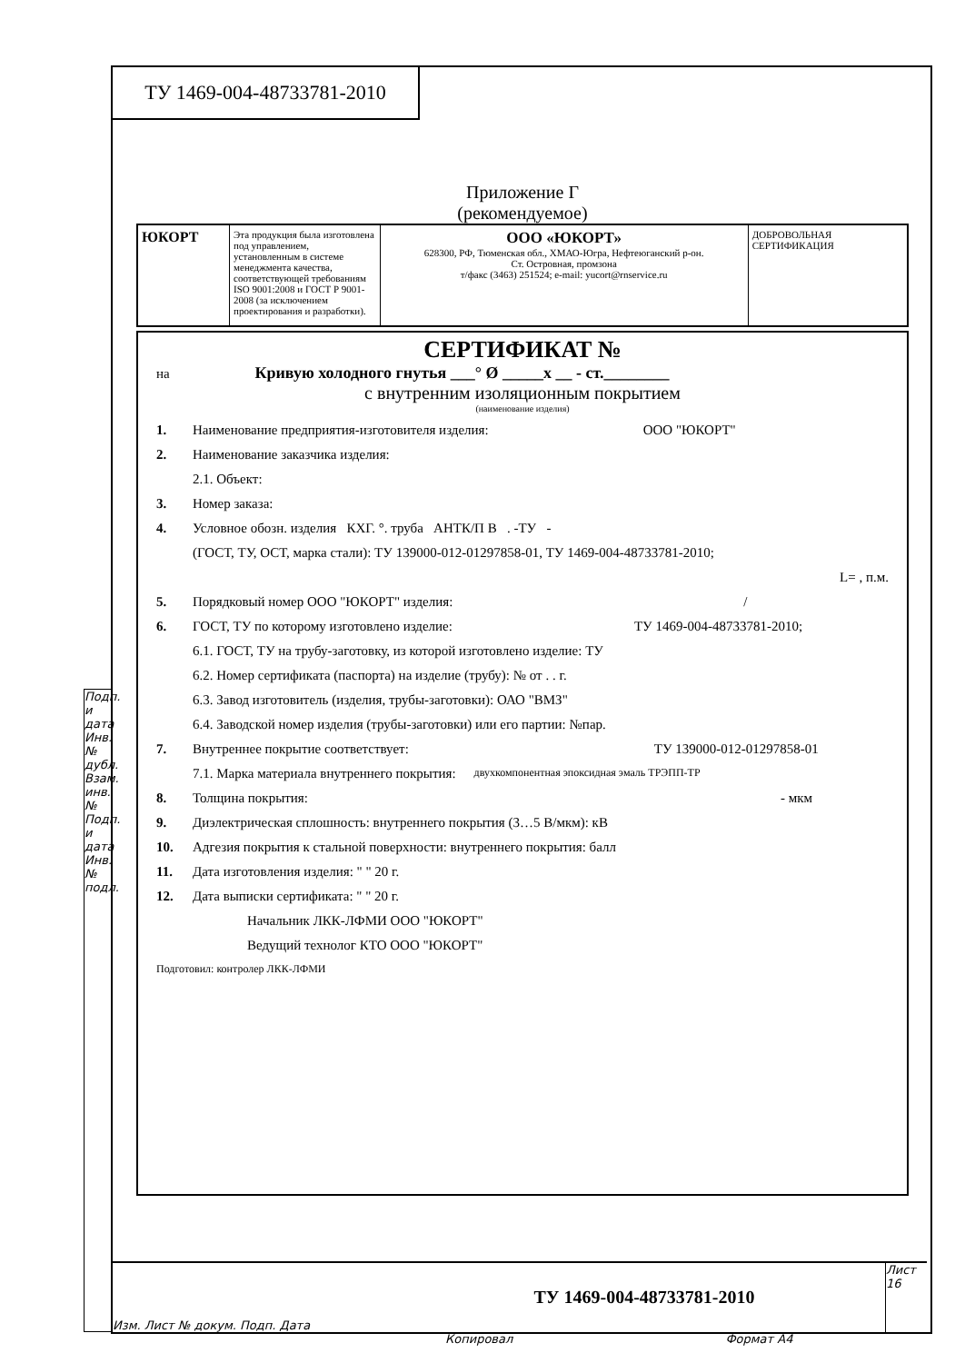ТУ 1469-004-48733781-2010
Подп. и дата Инв. № дубл. Взам. инв. № Подп. и дата Инв. № подл.
Приложение Г
(рекомендуемое)
ЮКОРТ
Эта продукция была изготовлена под управлением, установленным в системе менеджмента качества, соответствующей требованиям ISO 9001:2008 и ГОСТ Р 9001-2008 (за исключением проектирования и разработки).
ООО «ЮКОРТ»
628300, РФ, Тюменская обл., ХМАО-Югра, Нефтеюганский р-он.
Ст. Островная, промзона
т/факс (3463) 251524; e-mail: yucort@rnservice.ru
ДОБРОВОЛЬНАЯ СЕРТИФИКАЦИЯ
СЕРТИФИКАТ №
на Кривую холодного гнутья ___° Ø _____x __ - ст.________
с внутренним изоляционным покрытием
(наименование изделия)
1. Наименование предприятия-изготовителя изделия: ООО "ЮКОРТ"
2. Наименование заказчика изделия:
2.1. Объект:
3. Номер заказа:
4. Условное обозн. изделия КХГ. °. труба АНТК/П В . -ТУ -
(ГОСТ, ТУ, ОСТ, марка стали): ТУ 139000-012-01297858-01, ТУ 1469-004-48733781-2010;
L= , п.м.
5. Порядковый номер ООО "ЮКОРТ" изделия: /
6. ГОСТ, ТУ по которому изготовлено изделие: ТУ 1469-004-48733781-2010;
6.1. ГОСТ, ТУ на трубу-заготовку, из которой изготовлено изделие: ТУ
6.2. Номер сертификата (паспорта) на изделие (трубу): № от . . г.
6.3. Завод изготовитель (изделия, трубы-заготовки): ОАО "ВМЗ"
6.4. Заводской номер изделия (трубы-заготовки) или его партии: №пар.
7. Внутреннее покрытие соответствует: ТУ 139000-012-01297858-01
7.1. Марка материала внутреннего покрытия: двухкомпонентная эпоксидная эмаль ТРЭПП-ТР
8. Толщина покрытия: - мкм
9. Диэлектрическая сплошность: внутреннего покрытия (3…5 В/мкм): кВ
10. Адгезия покрытия к стальной поверхности: внутреннего покрытия: балл
11. Дата изготовления изделия: " " 20 г.
12. Дата выписки сертификата: " " 20 г.
Начальник ЛКК-ЛФМИ ООО "ЮКОРТ"
Ведущий технолог КТО ООО "ЮКОРТ"
Подготовил: контролер ЛКК-ЛФМИ
Изм. Лист № докум. Подп. Дата
ТУ 1469-004-48733781-2010
Лист
16
Копировал Формат А4